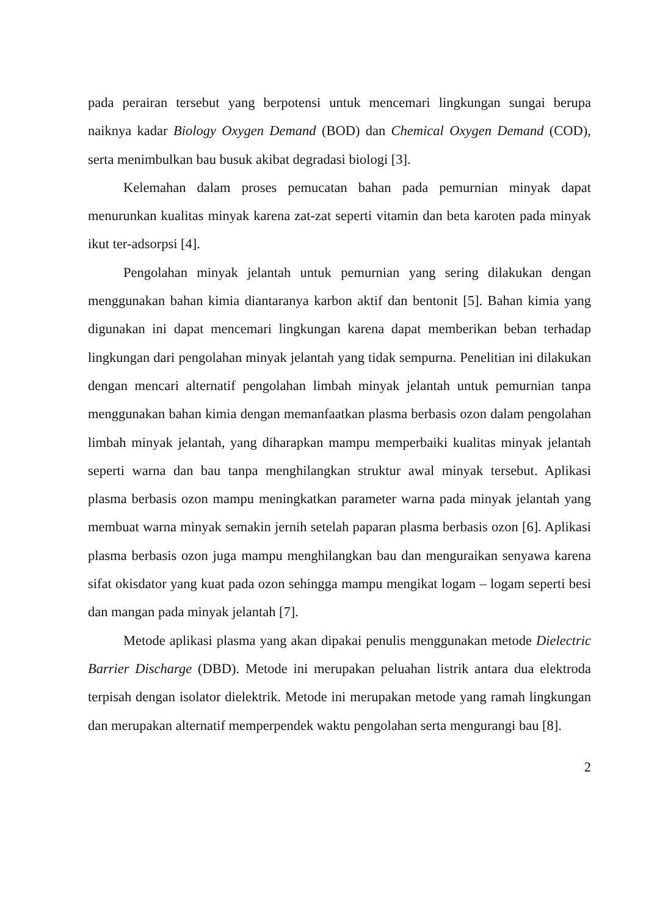pada perairan tersebut yang berpotensi untuk mencemari lingkungan sungai berupa naiknya kadar Biology Oxygen Demand (BOD) dan Chemical Oxygen Demand (COD), serta menimbulkan bau busuk akibat degradasi biologi [3].
Kelemahan dalam proses pemucatan bahan pada pemurnian minyak dapat menurunkan kualitas minyak karena zat-zat seperti vitamin dan beta karoten pada minyak ikut ter-adsorpsi [4].
Pengolahan minyak jelantah untuk pemurnian yang sering dilakukan dengan menggunakan bahan kimia diantaranya karbon aktif dan bentonit [5]. Bahan kimia yang digunakan ini dapat mencemari lingkungan karena dapat memberikan beban terhadap lingkungan dari pengolahan minyak jelantah yang tidak sempurna. Penelitian ini dilakukan dengan mencari alternatif pengolahan limbah minyak jelantah untuk pemurnian tanpa menggunakan bahan kimia dengan memanfaatkan plasma berbasis ozon dalam pengolahan limbah minyak jelantah, yang diharapkan mampu memperbaiki kualitas minyak jelantah seperti warna dan bau tanpa menghilangkan struktur awal minyak tersebut. Aplikasi plasma berbasis ozon mampu meningkatkan parameter warna pada minyak jelantah yang membuat warna minyak semakin jernih setelah paparan plasma berbasis ozon [6]. Aplikasi plasma berbasis ozon juga mampu menghilangkan bau dan menguraikan senyawa karena sifat okisdator yang kuat pada ozon sehingga mampu mengikat logam – logam seperti besi dan mangan pada minyak jelantah [7].
Metode aplikasi plasma yang akan dipakai penulis menggunakan metode Dielectric Barrier Discharge (DBD). Metode ini merupakan peluahan listrik antara dua elektroda terpisah dengan isolator dielektrik. Metode ini merupakan metode yang ramah lingkungan dan merupakan alternatif memperpendek waktu pengolahan serta mengurangi bau [8].
2